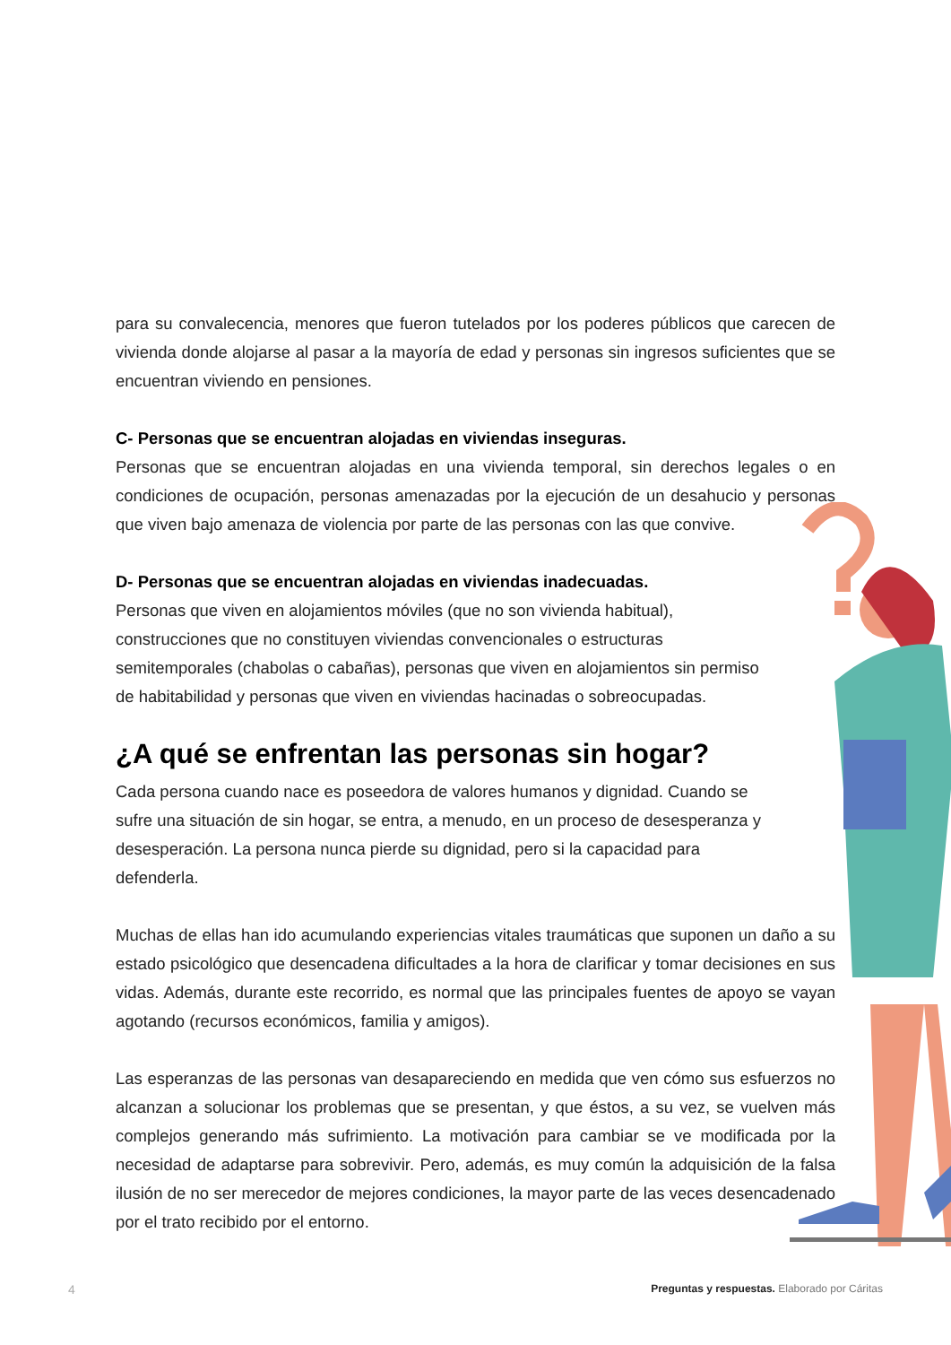para su convalecencia, menores que fueron tutelados por los poderes públicos que carecen de vivienda donde alojarse al pasar a la mayoría de edad y personas sin ingresos suficientes que se encuentran viviendo en pensiones.
C- Personas que se encuentran alojadas en viviendas inseguras.
Personas que se encuentran alojadas en una vivienda temporal, sin derechos legales o en condiciones de ocupación, personas amenazadas por la ejecución de un desahucio y personas que viven bajo amenaza de violencia por parte de las personas con las que convive.
D- Personas que se encuentran alojadas en viviendas inadecuadas.
Personas que viven en alojamientos móviles (que no son vivienda habitual), construcciones que no constituyen viviendas convencionales o estructuras semitemporales (chabolas o cabañas), personas que viven en alojamientos sin permiso de habitabilidad y personas que viven en viviendas hacinadas o sobreocupadas.
¿A qué se enfrentan las personas sin hogar?
Cada persona cuando nace es poseedora de valores humanos y dignidad. Cuando se sufre una situación de sin hogar, se entra, a menudo, en un proceso de desesperanza y desesperación. La persona nunca pierde su dignidad, pero si la capacidad para defenderla.
Muchas de ellas han ido acumulando experiencias vitales traumáticas que suponen un daño a su estado psicológico que desencadena dificultades a la hora de clarificar y tomar decisiones en sus vidas. Además, durante este recorrido, es normal que las principales fuentes de apoyo se vayan agotando (recursos económicos, familia y amigos).
Las esperanzas de las personas van desapareciendo en medida que ven cómo sus esfuerzos no alcanzan a solucionar los problemas que se presentan, y que éstos, a su vez, se vuelven más complejos generando más sufrimiento. La motivación para cambiar se ve modificada por la necesidad de adaptarse para sobrevivir. Pero, además, es muy común la adquisición de la falsa ilusión de no ser merecedor de mejores condiciones, la mayor parte de las veces desencadenado por el trato recibido por el entorno.
4 Preguntas y respuestas. Elaborado por Cáritas